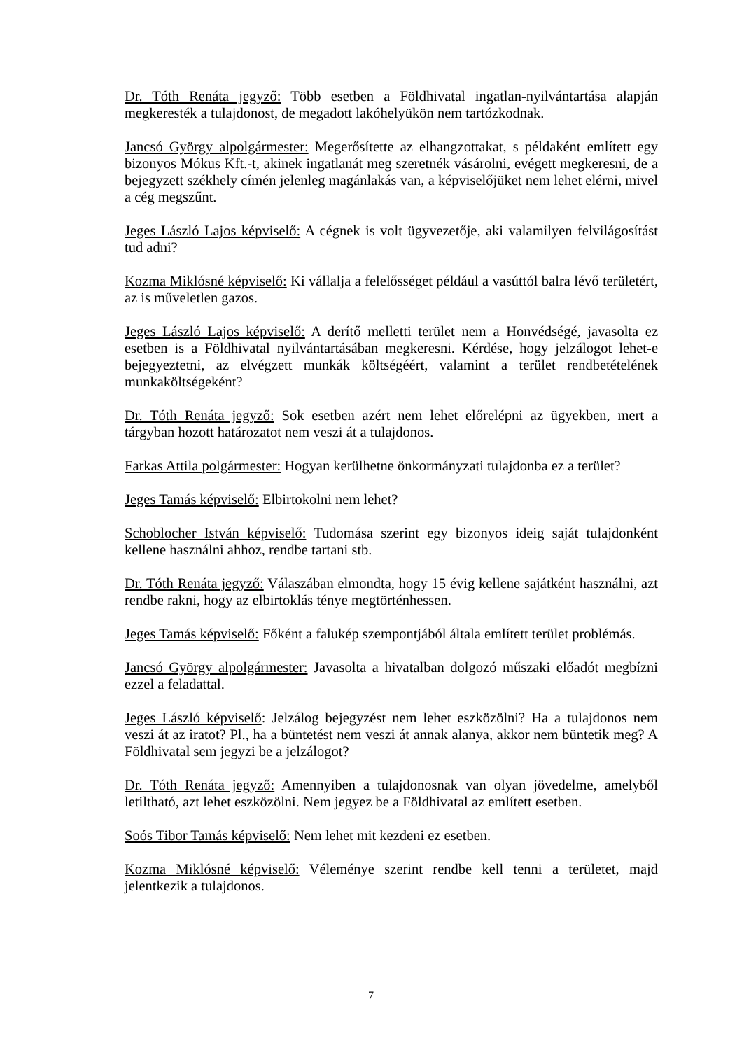Dr. Tóth Renáta jegyző: Több esetben a Földhivatal ingatlan-nyilvántartása alapján megkeresték a tulajdonost, de megadott lakóhelyükön nem tartózkodnak.
Jancsó György alpolgármester: Megerősítette az elhangzottakat, s példaként említett egy bizonyos Mókus Kft.-t, akinek ingatlanát meg szeretnék vásárolni, evégett megkeresni, de a bejegyzett székhely címén jelenleg magánlakás van, a képviselőjüket nem lehet elérni, mivel a cég megszűnt.
Jeges László Lajos képviselő: A cégnek is volt ügyvezetője, aki valamilyen felvilágosítást tud adni?
Kozma Miklósné képviselő: Ki vállalja a felelősséget például a vasúttól balra lévő területért, az is műveletlen gazos.
Jeges László Lajos képviselő: A derítő melletti terület nem a Honvédségé, javasolta ez esetben is a Földhivatal nyilvántartásában megkeresni. Kérdése, hogy jelzálogot lehet-e bejegyeztetni, az elvégzett munkák költségéért, valamint a terület rendbetételének munkaköltségeként?
Dr. Tóth Renáta jegyző: Sok esetben azért nem lehet előrelépni az ügyekben, mert a tárgyban hozott határozatot nem veszi át a tulajdonos.
Farkas Attila polgármester: Hogyan kerülhetne önkormányzati tulajdonba ez a terület?
Jeges Tamás képviselő: Elbirtokolni nem lehet?
Schoblocher István képviselő: Tudomása szerint egy bizonyos ideig saját tulajdonként kellene használni ahhoz, rendbe tartani stb.
Dr. Tóth Renáta jegyző: Válaszában elmondta, hogy 15 évig kellene sajátként használni, azt rendbe rakni, hogy az elbirtoklás ténye megtörténhessen.
Jeges Tamás képviselő: Főként a falukép szempontjából általa említett terület problémás.
Jancsó György alpolgármester: Javasolta a hivatalban dolgozó műszaki előadót megbízni ezzel a feladattal.
Jeges László képviselő: Jelzálog bejegyzést nem lehet eszközölni? Ha a tulajdonos nem veszi át az iratot? Pl., ha a büntetést nem veszi át annak alanya, akkor nem büntetik meg? A Földhivatal sem jegyzi be a jelzálogot?
Dr. Tóth Renáta jegyző: Amennyiben a tulajdonosnak van olyan jövedelme, amelyből letiltható, azt lehet eszközölni. Nem jegyez be a Földhivatal az említett esetben.
Soós Tibor Tamás képviselő: Nem lehet mit kezdeni ez esetben.
Kozma Miklósné képviselő: Véleménye szerint rendbe kell tenni a területet, majd jelentkezik a tulajdonos.
7